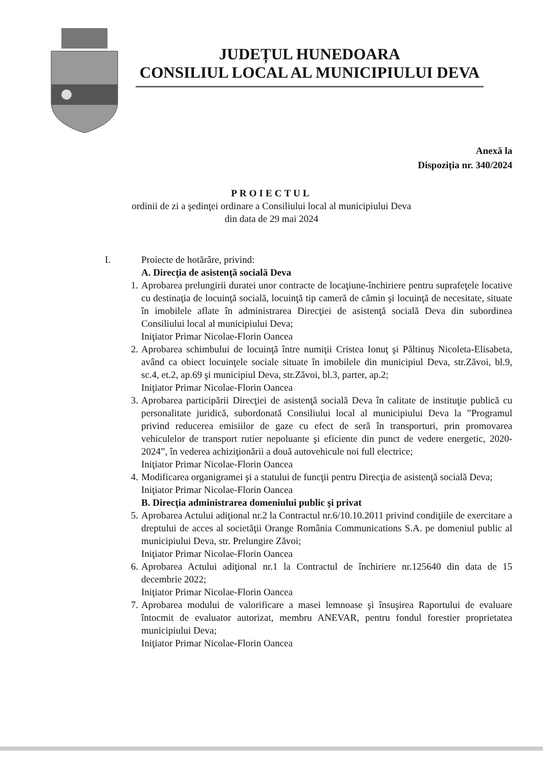JUDEȚUL HUNEDOARA
CONSILIUL LOCAL AL MUNICIPIULUI DEVA
Anexă la
Dispoziția nr. 340/2024
PROIECTUL
ordinii de zi a şedinţei ordinare a Consiliului local al municipiului Deva
din data de 29 mai 2024
I. Proiecte de hotărâre, privind:
A. Direcţia de asistenţă socială Deva
1. Aprobarea prelungirii duratei unor contracte de locaţiune-închiriere pentru suprafeţele locative cu destinaţia de locuinţă socială, locuinţă tip cameră de cămin şi locuinţă de necesitate, situate în imobilele aflate în administrarea Direcţiei de asistenţă socială Deva din subordinea Consiliului local al municipiului Deva;
Iniţiator Primar Nicolae-Florin Oancea
2. Aprobarea schimbului de locuinţă între numiţii Cristea Ionuţ şi Păltinuş Nicoleta-Elisabeta, având ca obiect locuinţele sociale situate în imobilele din municipiul Deva, str.Zăvoi, bl.9, sc.4, et.2, ap.69 şi municipiul Deva, str.Zăvoi, bl.3, parter, ap.2;
Iniţiator Primar Nicolae-Florin Oancea
3. Aprobarea participării Direcţiei de asistenţă socială Deva în calitate de instituţie publică cu personalitate juridică, subordonată Consiliului local al municipiului Deva la ”Programul privind reducerea emisiilor de gaze cu efect de seră în transporturi, prin promovarea vehiculelor de transport rutier nepoluante şi eficiente din punct de vedere energetic, 2020-2024”, în vederea achiziţionării a două autovehicule noi full electrice;
Iniţiator Primar Nicolae-Florin Oancea
4. Modificarea organigramei şi a statului de funcţii pentru Direcţia de asistenţă socială Deva;
Iniţiator Primar Nicolae-Florin Oancea
B. Direcţia administrarea domeniului public şi privat
5. Aprobarea Actului adiţional nr.2 la Contractul nr.6/10.10.2011 privind condiţiile de exercitare a dreptului de acces al societăţii Orange România Communications S.A. pe domeniul public al municipiului Deva, str. Prelungire Zăvoi;
Iniţiator Primar Nicolae-Florin Oancea
6. Aprobarea Actului adiţional nr.1 la Contractul de închiriere nr.125640 din data de 15 decembrie 2022;
Iniţiator Primar Nicolae-Florin Oancea
7. Aprobarea modului de valorificare a masei lemnoase şi însuşirea Raportului de evaluare întocmit de evaluator autorizat, membru ANEVAR, pentru fondul forestier proprietatea municipiului Deva;
Iniţiator Primar Nicolae-Florin Oancea